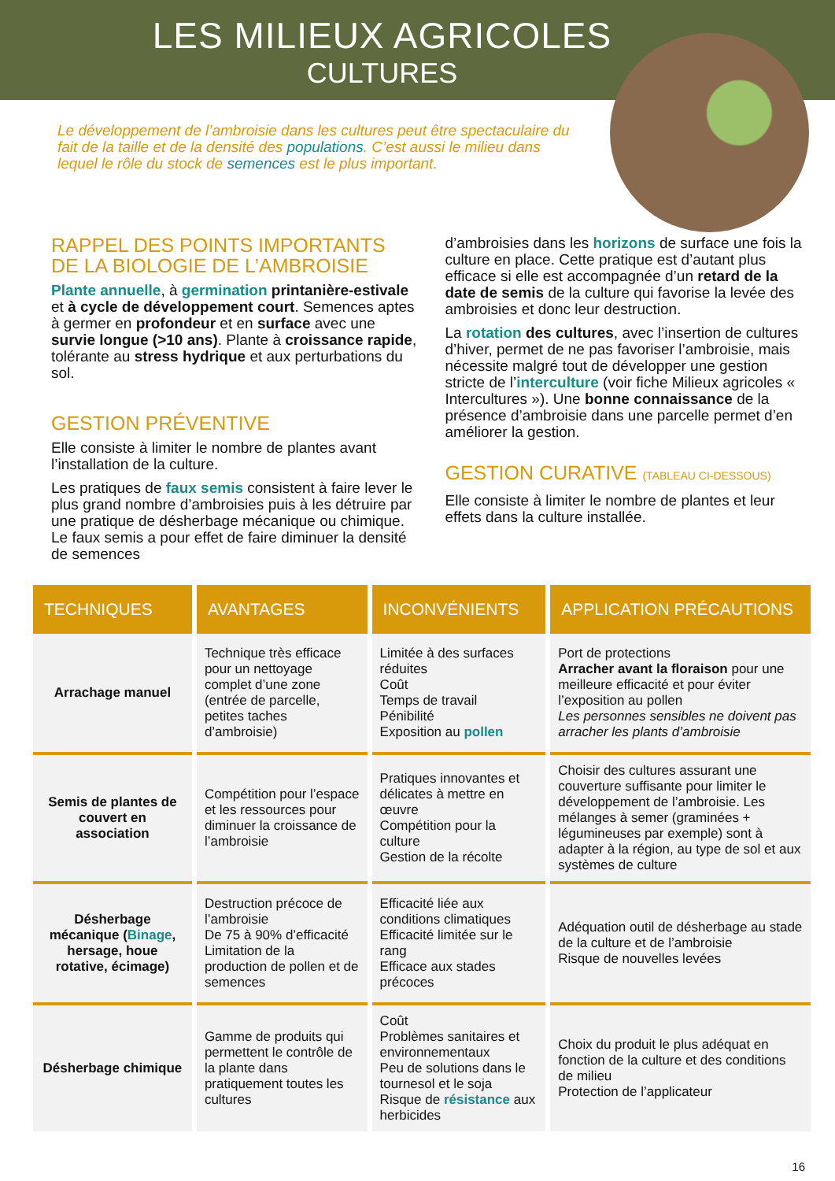LES MILIEUX AGRICOLES
CULTURES
Le développement de l’ambroisie dans les cultures peut être spectaculaire du fait de la taille et de la densité des populations. C’est aussi le milieu dans lequel le rôle du stock de semences est le plus important.
RAPPEL DES POINTS IMPORTANTS DE LA BIOLOGIE DE L’AMBROISIE
Plante annuelle, à germination printanière-estivale et à cycle de développement court. Semences aptes à germer en profondeur et en surface avec une survie longue (>10 ans). Plante à croissance rapide, tolérante au stress hydrique et aux perturbations du sol.
GESTION PRÉVENTIVE
Elle consiste à limiter le nombre de plantes avant l’installation de la culture.
Les pratiques de faux semis consistent à faire lever le plus grand nombre d’ambroisies puis à les détruire par une pratique de désherbage mécanique ou chimique. Le faux semis a pour effet de faire diminuer la densité de semences
d’ambroisies dans les horizons de surface une fois la culture en place. Cette pratique est d’autant plus efficace si elle est accompagnée d’un retard de la date de semis de la culture qui favorise la levée des ambroisies et donc leur destruction.
La rotation des cultures, avec l’insertion de cultures d’hiver, permet de ne pas favoriser l’ambroisie, mais nécessite malgré tout de développer une gestion stricte de l’interculture (voir fiche Milieux agricoles « Intercultures »). Une bonne connaissance de la présence d’ambroisie dans une parcelle permet d’en améliorer la gestion.
GESTION CURATIVE (TABLEAU CI-DESSOUS)
Elle consiste à limiter le nombre de plantes et leur effets dans la culture installée.
| TECHNIQUES | AVANTAGES | INCONVÉNIENTS | APPLICATION PRÉCAUTIONS |
| --- | --- | --- | --- |
| Arrachage manuel | Technique très efficace pour un nettoyage complet d’une zone (entrée de parcelle, petites taches d’ambroisie) | Limitée à des surfaces réduites Coût Temps de travail Pénibilité Exposition au pollen | Port de protections Arracher avant la floraison pour une meilleure efficacité et pour éviter l’exposition au pollen Les personnes sensibles ne doivent pas arracher les plants d’ambroisie |
| Semis de plantes de couvert en association | Compétition pour l’espace et les ressources pour diminuer la croissance de l’ambroisie | Pratiques innovantes et délicates à mettre en œuvre Compétition pour la culture Gestion de la récolte | Choisir des cultures assurant une couverture suffisante pour limiter le développement de l’ambroisie. Les mélanges à semer (graminées + légumineuses par exemple) sont à adapter à la région, au type de sol et aux systèmes de culture |
| Désherbage mécanique ( Binage , hersage, houe rotative, écimage) | Destruction précoce de l’ambroisie De 75 à 90% d’efficacité Limitation de la production de pollen et de semences | Efficacité liée aux conditions climatiques Efficacité limitée sur le rang Efficace aux stades précoces | Adéquation outil de désherbage au stade de la culture et de l’ambroisie Risque de nouvelles levées |
| Désherbage chimique | Gamme de produits qui permettent le contrôle de la plante dans pratiquement toutes les cultures | Coût Problèmes sanitaires et environnementaux Peu de solutions dans le tournesol et le soja Risque de résistance aux herbicides | Choix du produit le plus adéquat en fonction de la culture et des conditions de milieu Protection de l’applicateur |
16